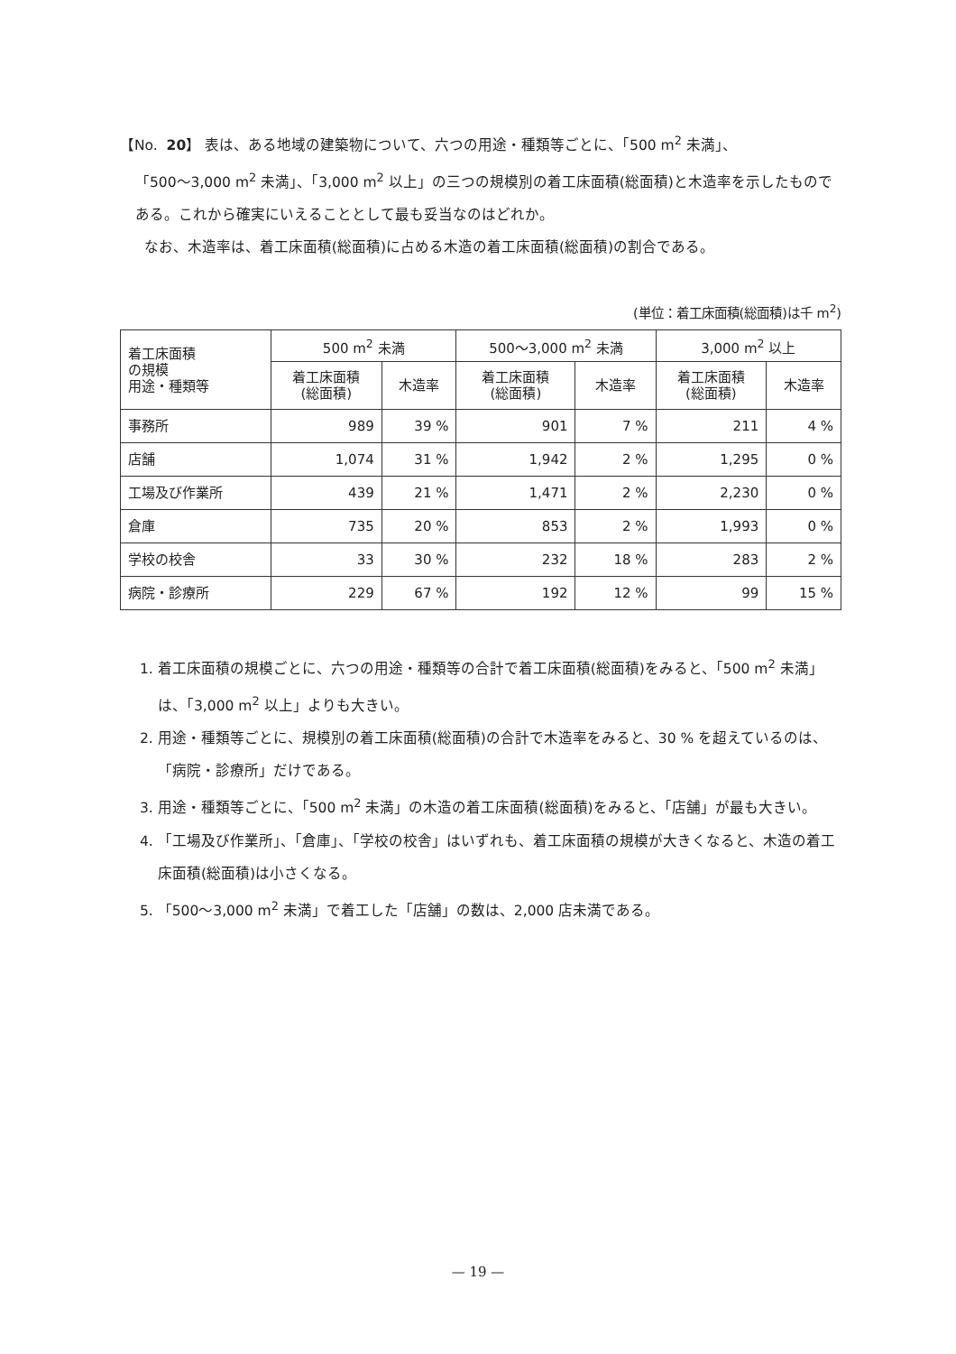【No. 20】 表は、ある地域の建築物について、六つの用途・種類等ごとに、「500 m<sup>2</sup> 未満」、
「500～3,000 m<sup>2</sup> 未満」、「3,000 m<sup>2</sup> 以上」の三つの規模別の着工床面積(総面積)と木造率を示したものである。これから確実にいえることとして最も妥当なのはどれか。
なお、木造率は、着工床面積(総面積)に占める木造の着工床面積(総面積)の割合である。
(単位：着工床面積(総面積)は千 m<sup>2</sup>)
| 着工床面積 の規模 用途・種類等 | 500 m<sup>2</sup> 未満 | | 500～3,000 m<sup>2</sup> 未満 | | 3,000 m<sup>2</sup> 以上 | |
| --- | --- | --- | --- | --- | --- | --- |
| | 着工床面積 (総面積) | 木造率 | 着工床面積 (総面積) | 木造率 | 着工床面積 (総面積) | 木造率 |
| 事務所 | 989 | 39 % | 901 | 7 % | 211 | 4 % |
| 店舗 | 1,074 | 31 % | 1,942 | 2 % | 1,295 | 0 % |
| 工場及び作業所 | 439 | 21 % | 1,471 | 2 % | 2,230 | 0 % |
| 倉庫 | 735 | 20 % | 853 | 2 % | 1,993 | 0 % |
| 学校の校舎 | 33 | 30 % | 232 | 18 % | 283 | 2 % |
| 病院・診療所 | 229 | 67 % | 192 | 12 % | 99 | 15 % |
1. 着工床面積の規模ごとに、六つの用途・種類等の合計で着工床面積(総面積)をみると、「500 m<sup>2</sup> 未満」は、「3,000 m<sup>2</sup> 以上」よりも大きい。
2. 用途・種類等ごとに、規模別の着工床面積(総面積)の合計で木造率をみると、30 % を超えているのは、「病院・診療所」だけである。
3. 用途・種類等ごとに、「500 m<sup>2</sup> 未満」の木造の着工床面積(総面積)をみると、「店舗」が最も大きい。
4. 「工場及び作業所」、「倉庫」、「学校の校舎」はいずれも、着工床面積の規模が大きくなると、木造の着工床面積(総面積)は小さくなる。
5. 「500～3,000 m<sup>2</sup> 未満」で着工した「店舗」の数は、2,000 店未満である。
— 19 —